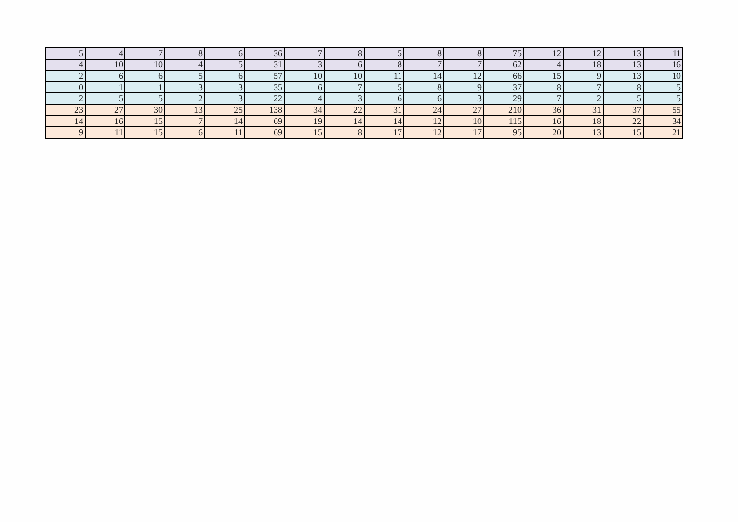| 5 | 4 | 7 | 8 | 6 | 36 | 7 | 8 | 5 | 8 | 8 | 75 | 12 | 12 | 13 | 11 |
| 4 | 10 | 10 | 4 | 5 | 31 | 3 | 6 | 8 | 7 | 7 | 62 | 4 | 18 | 13 | 16 |
| 2 | 6 | 6 | 5 | 6 | 57 | 10 | 10 | 11 | 14 | 12 | 66 | 15 | 9 | 13 | 10 |
| 0 | 1 | 1 | 3 | 3 | 35 | 6 | 7 | 5 | 8 | 9 | 37 | 8 | 7 | 8 | 5 |
| 2 | 5 | 5 | 2 | 3 | 22 | 4 | 3 | 6 | 6 | 3 | 29 | 7 | 2 | 5 | 5 |
| 23 | 27 | 30 | 13 | 25 | 138 | 34 | 22 | 31 | 24 | 27 | 210 | 36 | 31 | 37 | 55 |
| 14 | 16 | 15 | 7 | 14 | 69 | 19 | 14 | 14 | 12 | 10 | 115 | 16 | 18 | 22 | 34 |
| 9 | 11 | 15 | 6 | 11 | 69 | 15 | 8 | 17 | 12 | 17 | 95 | 20 | 13 | 15 | 21 |